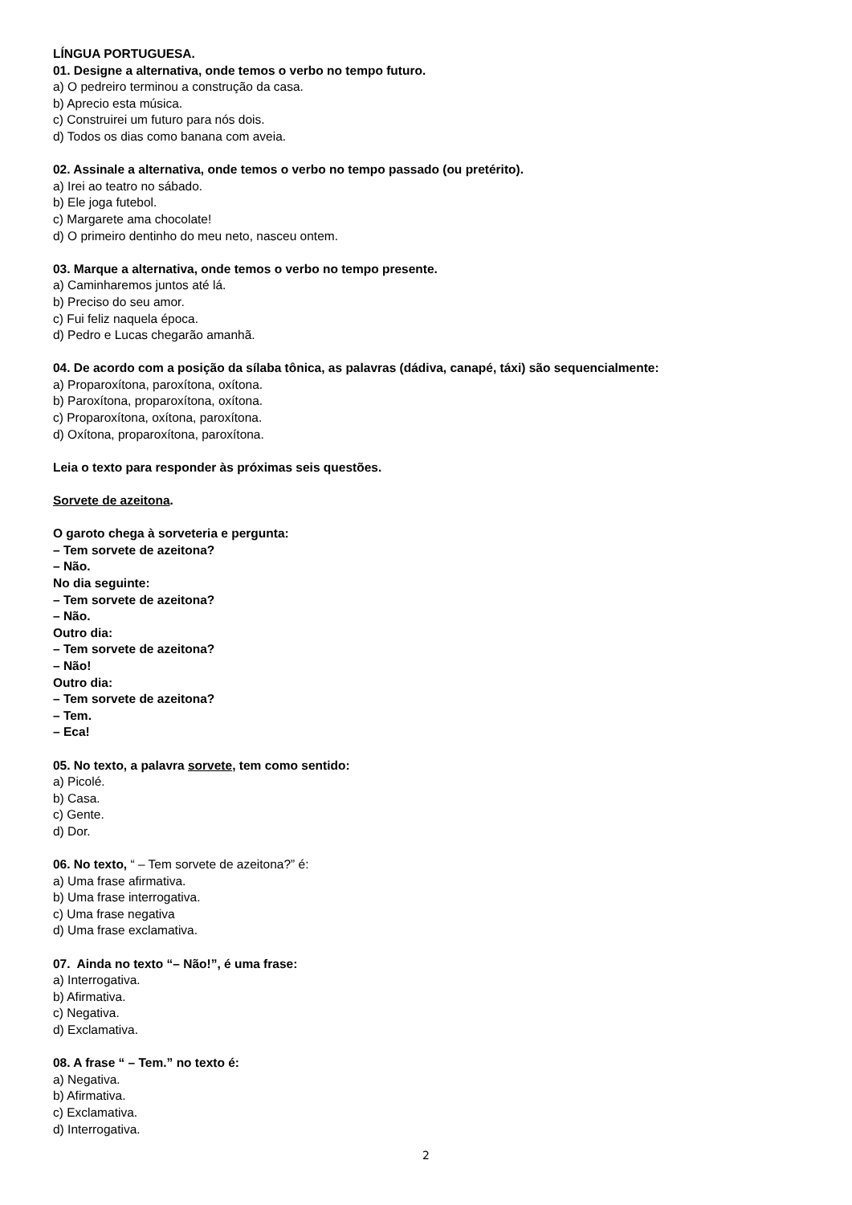LÍNGUA PORTUGUESA.
01. Designe a alternativa, onde temos o verbo no tempo futuro.
a) O pedreiro terminou a construção da casa.
b) Aprecio esta música.
c) Construirei um futuro para nós dois.
d) Todos os dias como banana com aveia.
02. Assinale a alternativa, onde temos o verbo no tempo passado (ou pretérito).
a) Irei ao teatro no sábado.
b) Ele joga futebol.
c) Margarete ama chocolate!
d) O primeiro dentinho do meu neto, nasceu ontem.
03. Marque a alternativa, onde temos o verbo no tempo presente.
a) Caminharemos juntos até lá.
b) Preciso do seu amor.
c) Fui feliz naquela época.
d) Pedro e Lucas chegarão amanhã.
04. De acordo com a posição da sílaba tônica, as palavras (dádiva, canapé, táxi) são sequencialmente:
a) Proparoxítona, paroxítona, oxítona.
b) Paroxítona, proparoxítona, oxítona.
c) Proparoxítona, oxítona, paroxítona.
d) Oxítona, proparoxítona, paroxítona.
Leia o texto para responder às próximas seis questões.
Sorvete de azeitona.
O garoto chega à sorveteria e pergunta:
– Tem sorvete de azeitona?
– Não.
No dia seguinte:
– Tem sorvete de azeitona?
– Não.
Outro dia:
– Tem sorvete de azeitona?
– Não!
Outro dia:
– Tem sorvete de azeitona?
– Tem.
– Eca!
05. No texto, a palavra sorvete, tem como sentido:
a) Picolé.
b) Casa.
c) Gente.
d) Dor.
06. No texto, “ – Tem sorvete de azeitona?” é:
a) Uma frase afirmativa.
b) Uma frase interrogativa.
c) Uma frase negativa
d) Uma frase exclamativa.
07. Ainda no texto “– Não!”, é uma frase:
a) Interrogativa.
b) Afirmativa.
c) Negativa.
d) Exclamativa.
08. A frase “ – Tem.” no texto é:
a) Negativa.
b) Afirmativa.
c) Exclamativa.
d) Interrogativa.
2